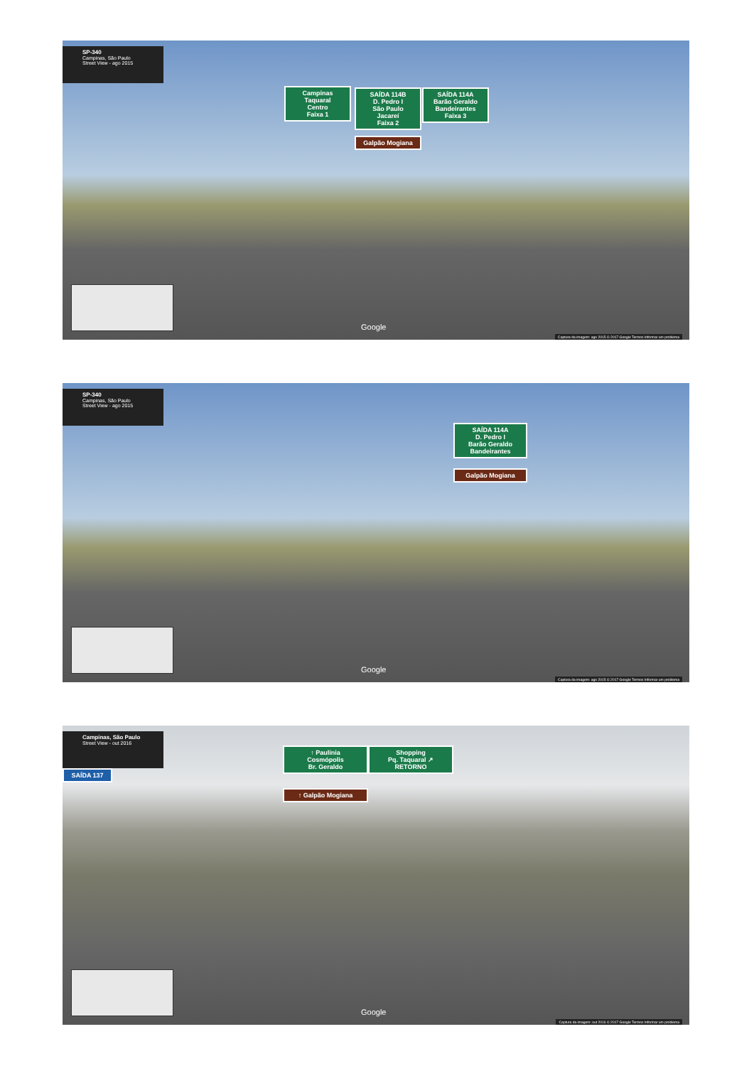SP-340
Campinas, São Paulo
Street View - ago 2015
Campinas
Taquaral
Centro
Faixa 1
SAÍDA 114B
D. Pedro I
São Paulo
Jacareí
Faixa 2
Galpão Mogiana
SAÍDA 114A
Barão Geraldo
Bandeirantes
Faixa 3
Google
Captura da imagem: ago 2015 © 2017 Google Termos Informar um problema
SP-340
Campinas, São Paulo
Street View - ago 2015
SAÍDA 114A
D. Pedro I
Barão Geraldo
Bandeirantes
Galpão Mogiana
Google
Captura da imagem: ago 2015 © 2017 Google Termos Informar um problema
Campinas, São Paulo
Street View - out 2016
SAÍDA 137
↑ Paulínia
Cosmópolis
Br. Geraldo
Shopping
Pq. Taquaral ↗
RETORNO
↑ Galpão Mogiana
Google
Captura da imagem: out 2016 © 2017 Google Termos Informar um problema